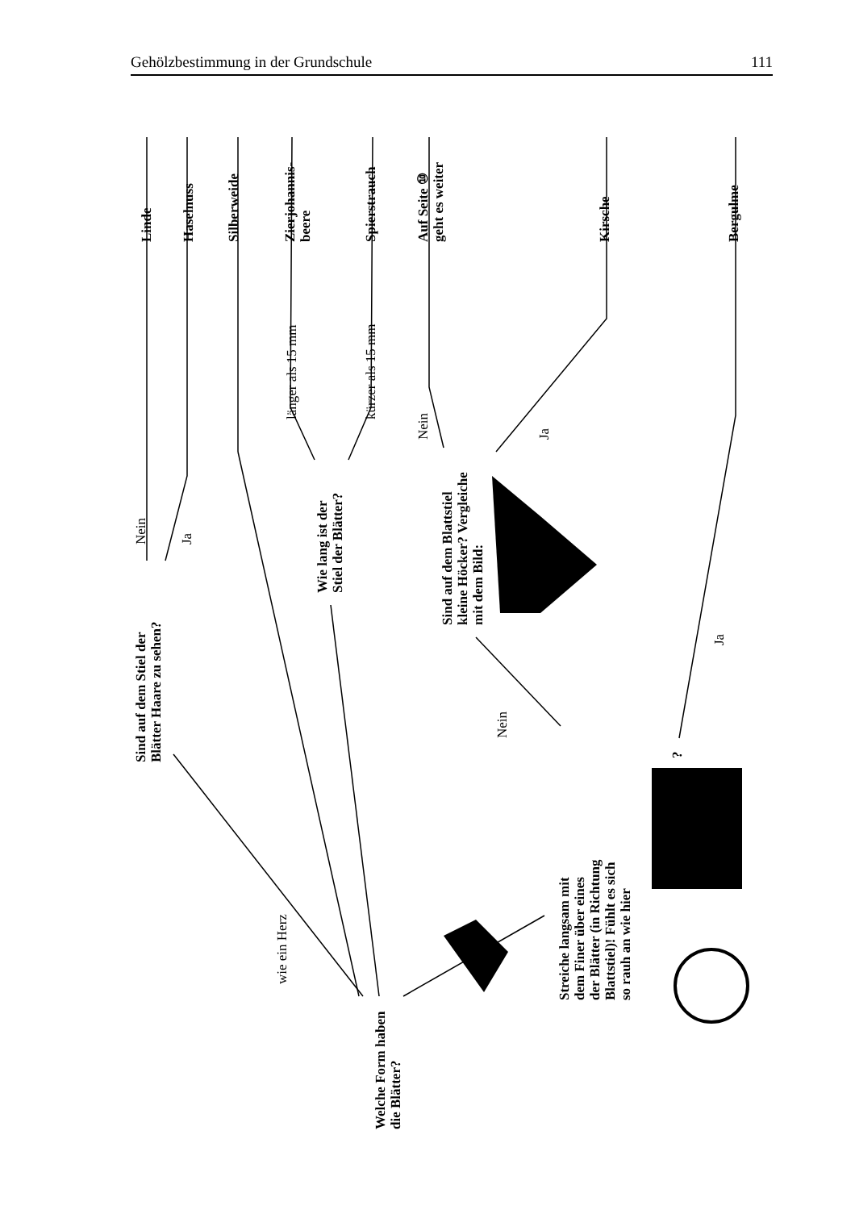Gehölzbestimmung in der Grundschule 111
Linde Haselnuss Silberweide
Zierjohannis-
beere
Spierstrauch
Auf Seite ⑩
geht es weiter
Kirsche Bergulme
Nein Ja
länger als 15 mm kürzer als 15 mm
Nein Ja
Ja
Nein
wie ein Herz
Sind auf dem Stiel der
Blätter Haare zu sehen?
Wie lang ist der
Stiel der Blätter?
Sind auf dem Blattstiel
kleine Höcker? Vergleiche
mit dem Bild:
Streiche langsam mit
dem Finer über eines
der Blätter (in Richtung
Blattstiel)! Fühlt es sich
so rauh an wie hier
?
Welche Form haben
die Blätter?